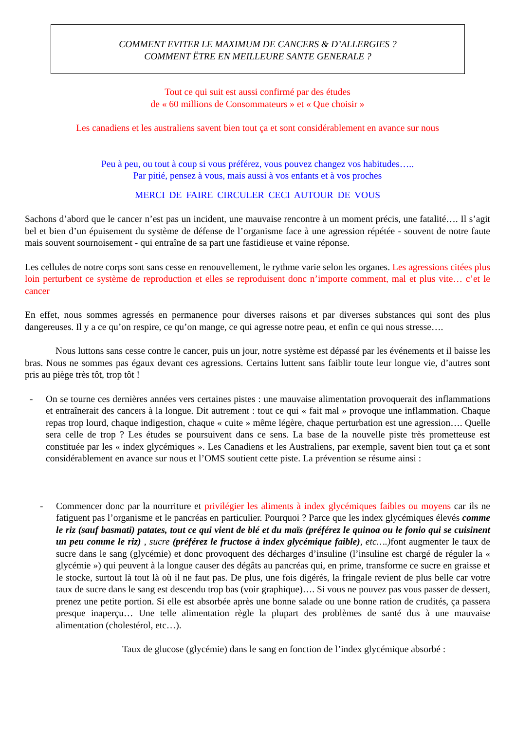COMMENT EVITER LE MAXIMUM DE CANCERS & D’ALLERGIES ?
COMMENT ËTRE EN MEILLEURE SANTE GENERALE ?
Tout ce qui suit est aussi confirmé par des études
de « 60 millions de Consommateurs » et « Que choisir »
Les canadiens et les australiens savent bien tout ça et sont considérablement en avance sur nous
Peu à peu, ou tout à coup si vous préférez, vous pouvez changez vos habitudes…..
Par pitié, pensez à vous, mais aussi à vos enfants et à vos proches
MERCI DE FAIRE CIRCULER CECI AUTOUR DE VOUS
Sachons d’abord que le cancer n’est pas un incident, une mauvaise rencontre à un moment précis, une fatalité…. Il s’agit bel et bien d’un épuisement du système de défense de l’organisme face à une agression répétée - souvent de notre faute mais souvent sournoisement - qui entraîne de sa part une fastidieuse et vaine réponse.
Les cellules de notre corps sont sans cesse en renouvellement, le rythme varie selon les organes. Les agressions citées plus loin perturbent ce système de reproduction et elles se reproduisent donc n’importe comment, mal et plus vite… c’et le cancer
En effet, nous sommes agressés en permanence pour diverses raisons et par diverses substances qui sont des plus dangereuses. Il y a ce qu’on respire, ce qu’on mange, ce qui agresse notre peau, et enfin ce qui nous stresse….
Nous luttons sans cesse contre le cancer, puis un jour, notre système est dépassé par les événements et il baisse les bras. Nous ne sommes pas égaux devant ces agressions. Certains luttent sans faiblir toute leur longue vie, d’autres sont pris au piège très tôt, trop tôt !
- On se tourne ces dernières années vers certaines pistes : une mauvaise alimentation provoquerait des inflammations et entraînerait des cancers à la longue. Dit autrement : tout ce qui « fait mal » provoque une inflammation. Chaque repas trop lourd, chaque indigestion, chaque « cuite » même légère, chaque perturbation est une agression…. Quelle sera celle de trop ? Les études se poursuivent dans ce sens. La base de la nouvelle piste très prometteuse est constituée par les « index glycémiques ». Les Canadiens et les Australiens, par exemple, savent bien tout ça et sont considérablement en avance sur nous et l’OMS soutient cette piste. La prévention se résume ainsi :
- Commencer donc par la nourriture et privilégier les aliments à index glycémiques faibles ou moyens car ils ne fatiguent pas l’organisme et le pancréas en particulier. Pourquoi ? Parce que les index glycémiques élevés comme le riz (sauf basmati) patates, tout ce qui vient de blé et du maïs (préférez le quinoa ou le fonio qui se cuisinent un peu comme le riz) , sucre (préférez le fructose à index glycémique faible), etc….) font augmenter le taux de sucre dans le sang (glycémie) et donc provoquent des décharges d’insuline (l’insuline est chargé de réguler la « glycémie ») qui peuvent à la longue causer des dégâts au pancréas qui, en prime, transforme ce sucre en graisse et le stocke, surtout là tout là où il ne faut pas. De plus, une fois digérés, la fringale revient de plus belle car votre taux de sucre dans le sang est descendu trop bas (voir graphique)…. Si vous ne pouvez pas vous passer de dessert, prenez une petite portion. Si elle est absorbée après une bonne salade ou une bonne ration de crudités, ça passera presque inaperçu… Une telle alimentation règle la plupart des problèmes de santé dus à une mauvaise alimentation (cholestérol, etc…).
Taux de glucose (glycémie) dans le sang en fonction de l’index glycémique absorbé :